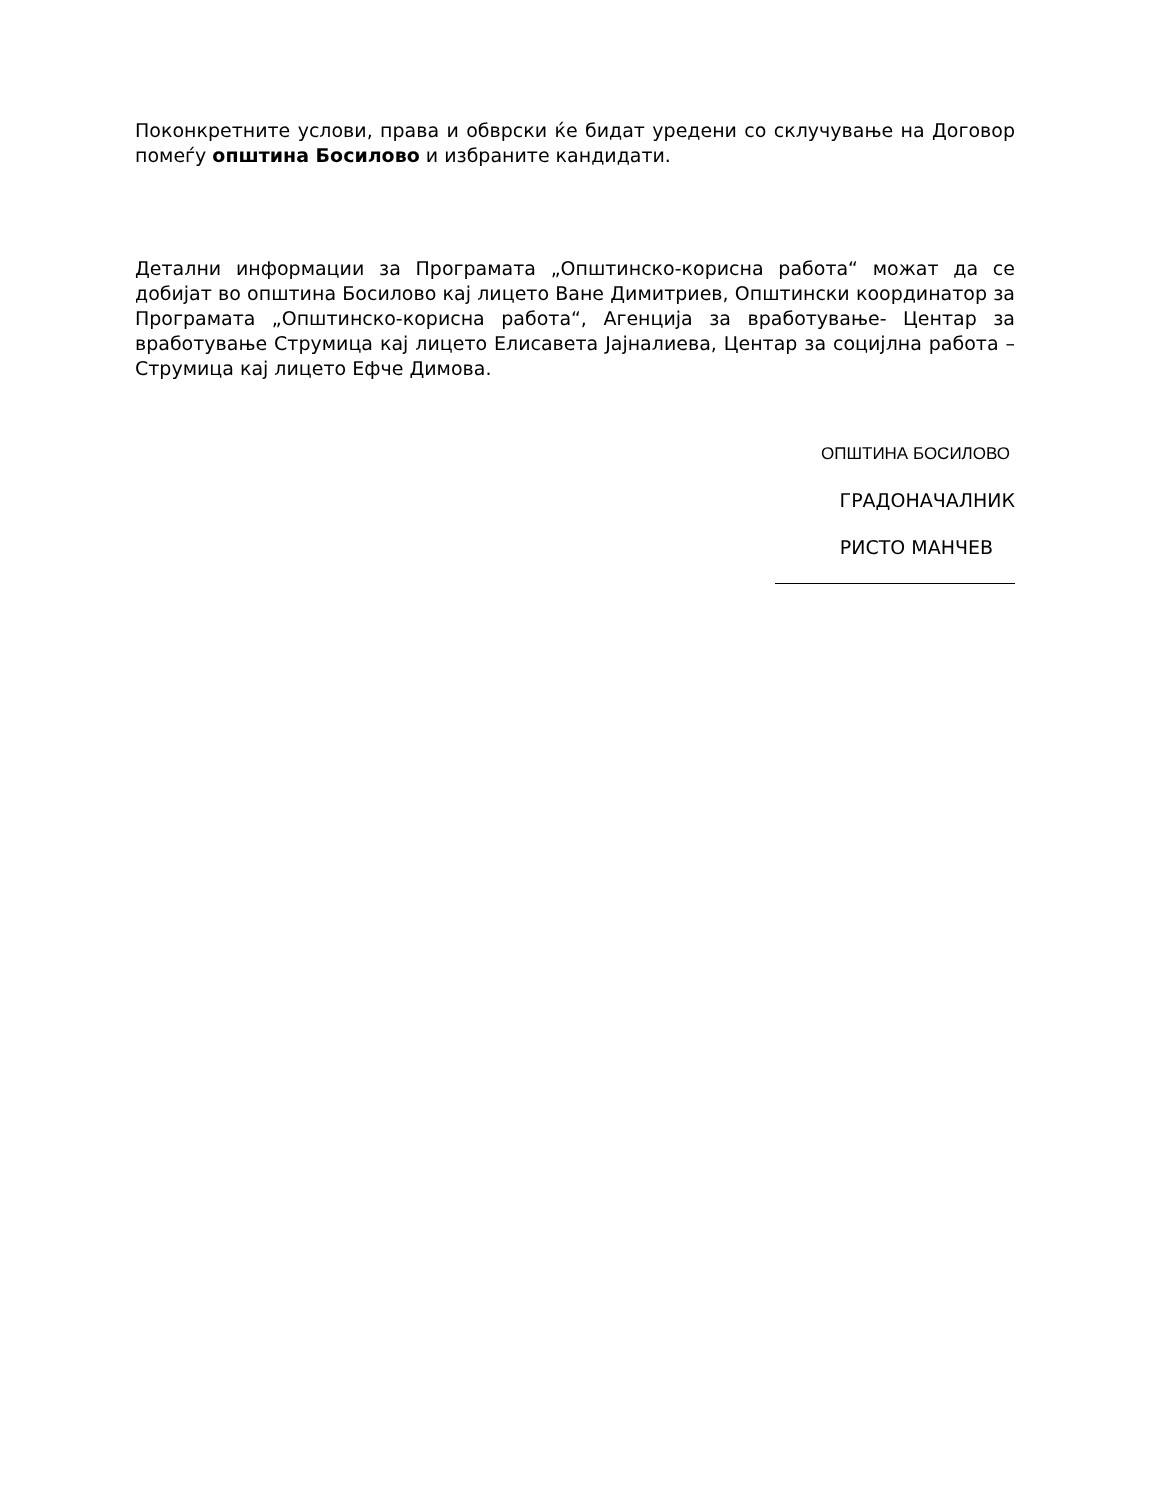Поконкретните услови, права и обврски ќе бидат уредени со склучување на Договор помеѓу општина Босилово и избраните кандидати.
Детални информации за Програмата „Општинско-корисна работа“ можат да се добијат во општина Босилово кај лицето Ване Димитриев, Општински координатор за Програмата „Општинско-корисна работа“, Агенција за вработување- Центар за вработување Струмица кај лицето Елисавета Јајналиева, Центар за социјлна работа –Струмица кај лицето Ефче Димова.
ОПШТИНА БОСИЛОВО
ГРАДОНАЧАЛНИК
РИСТО МАНЧЕВ